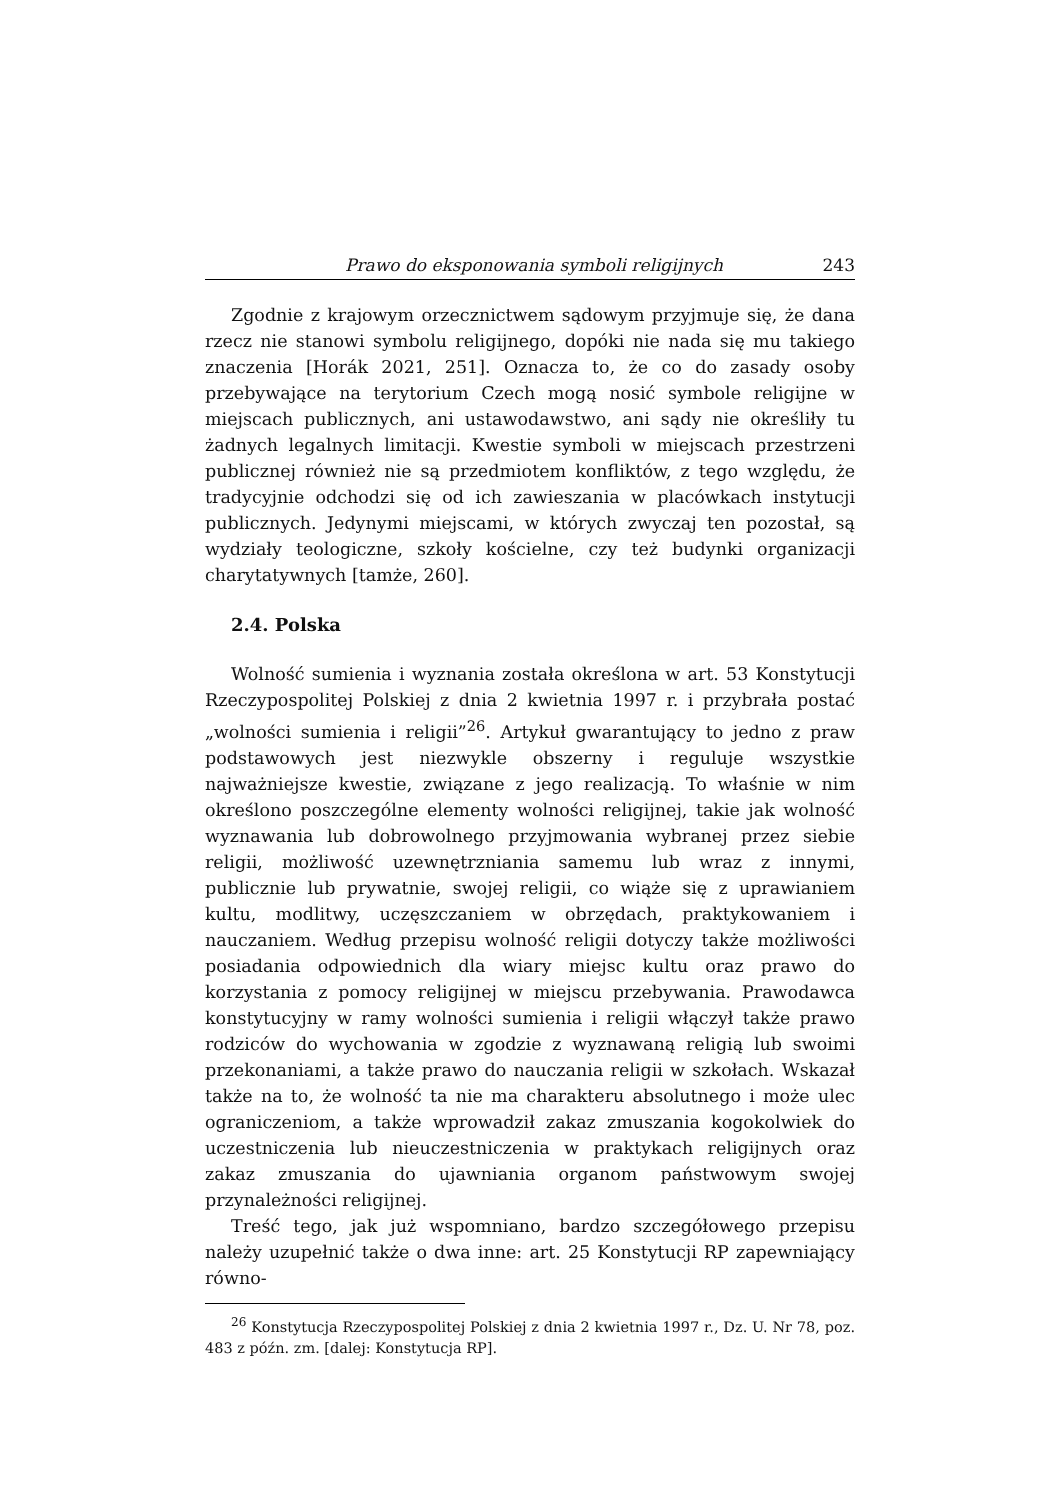Prawo do eksponowania symboli religijnych 243
Zgodnie z krajowym orzecznictwem sądowym przyjmuje się, że dana rzecz nie stanowi symbolu religijnego, dopóki nie nada się mu takiego znaczenia [Horák 2021, 251]. Oznacza to, że co do zasady osoby przebywające na terytorium Czech mogą nosić symbole religijne w miejscach publicznych, ani ustawodawstwo, ani sądy nie określiły tu żadnych legalnych limitacji. Kwestie symboli w miejscach przestrzeni publicznej również nie są przedmiotem konfliktów, z tego względu, że tradycyjnie odchodzi się od ich zawieszania w placówkach instytucji publicznych. Jedynymi miejscami, w których zwyczaj ten pozostał, są wydziały teologiczne, szkoły kościelne, czy też budynki organizacji charytatywnych [tamże, 260].
2.4. Polska
Wolność sumienia i wyznania została określona w art. 53 Konstytucji Rzeczypospolitej Polskiej z dnia 2 kwietnia 1997 r. i przybrała postać „wolności sumienia i religii”<sup>26</sup>. Artykuł gwarantujący to jedno z praw podstawowych jest niezwykle obszerny i reguluje wszystkie najważniejsze kwestie, związane z jego realizacją. To właśnie w nim określono poszczególne elementy wolności religijnej, takie jak wolność wyznawania lub dobrowolnego przyjmowania wybranej przez siebie religii, możliwość uzewnętrzniania samemu lub wraz z innymi, publicznie lub prywatnie, swojej religii, co wiąże się z uprawianiem kultu, modlitwy, uczęszczaniem w obrzędach, praktykowaniem i nauczaniem. Według przepisu wolność religii dotyczy także możliwości posiadania odpowiednich dla wiary miejsc kultu oraz prawo do korzystania z pomocy religijnej w miejscu przebywania. Prawodawca konstytucyjny w ramy wolności sumienia i religii włączył także prawo rodziców do wychowania w zgodzie z wyznawaną religią lub swoimi przekonaniami, a także prawo do nauczania religii w szkołach. Wskazał także na to, że wolność ta nie ma charakteru absolutnego i może ulec ograniczeniom, a także wprowadził zakaz zmuszania kogokolwiek do uczestniczenia lub nieuczestniczenia w praktykach religijnych oraz zakaz zmuszania do ujawniania organom państwowym swojej przynależności religijnej.
Treść tego, jak już wspomniano, bardzo szczegółowego przepisu należy uzupełnić także o dwa inne: art. 25 Konstytucji RP zapewniający równo-
<sup>26</sup> Konstytucja Rzeczypospolitej Polskiej z dnia 2 kwietnia 1997 r., Dz. U. Nr 78, poz. 483 z późn. zm. [dalej: Konstytucja RP].